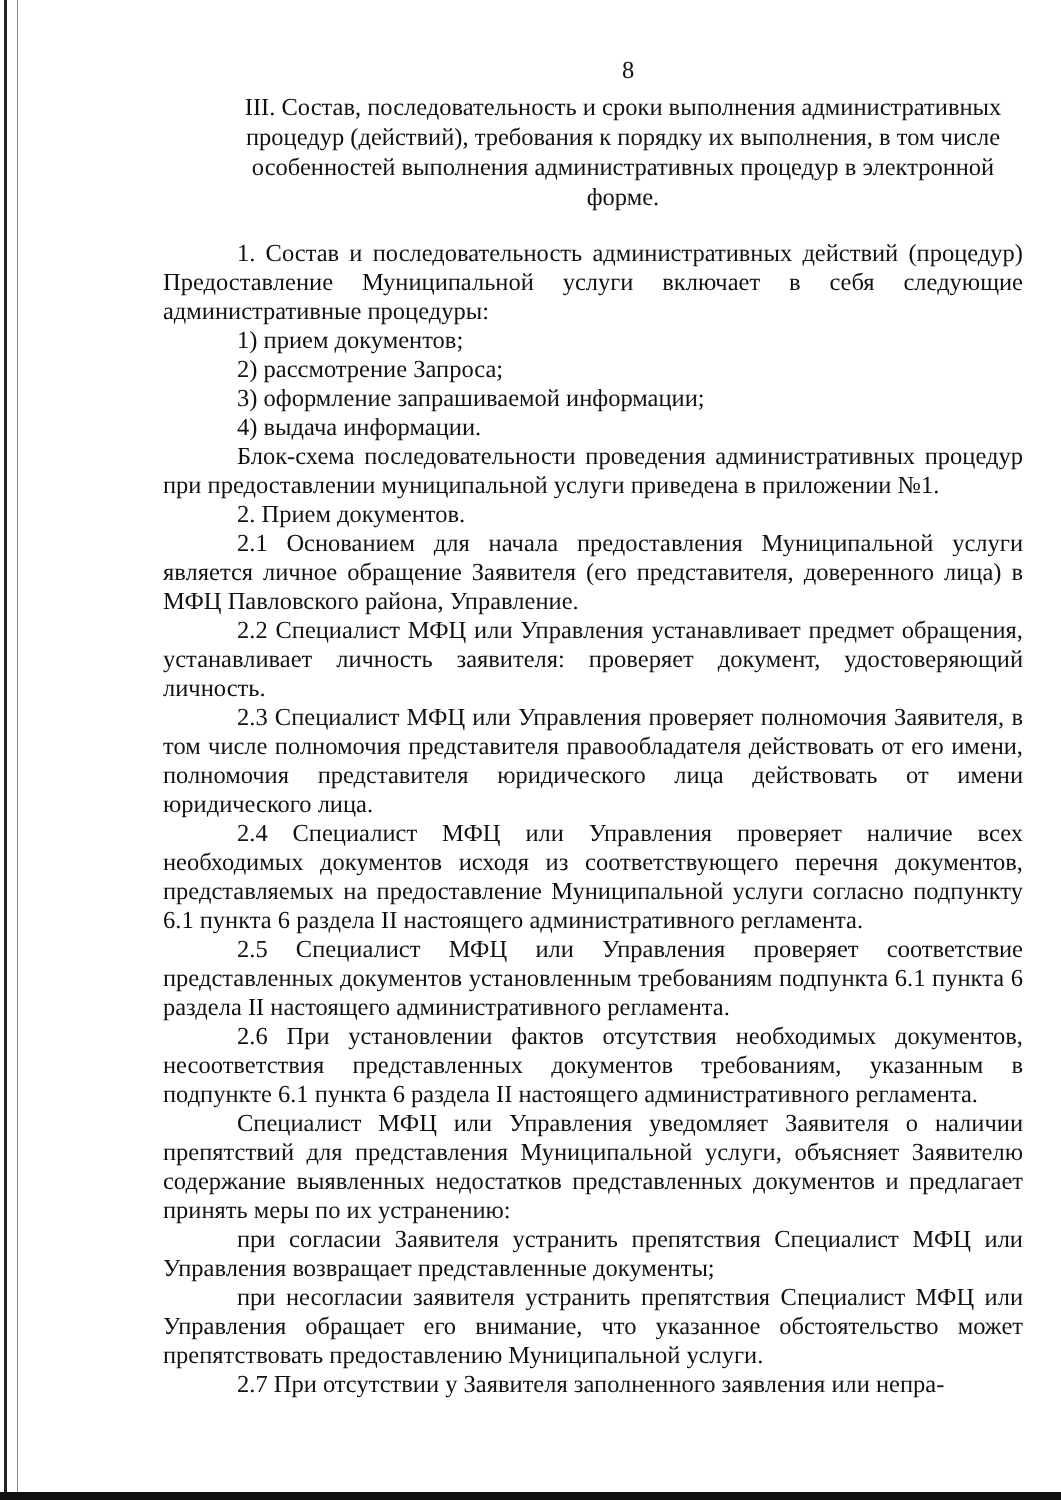8
III. Состав, последовательность и сроки выполнения административных процедур (действий), требования к порядку их выполнения, в том числе особенностей выполнения административных процедур в электронной форме.
1. Состав и последовательность административных действий (процедур) Предоставление Муниципальной услуги включает в себя следующие административные процедуры:
1) прием документов;
2) рассмотрение Запроса;
3) оформление запрашиваемой информации;
4) выдача информации.
Блок-схема последовательности проведения административных процедур при предоставлении муниципальной услуги приведена в приложении №1.
2. Прием документов.
2.1 Основанием для начала предоставления Муниципальной услуги является личное обращение Заявителя (его представителя, доверенного лица) в МФЦ Павловского района, Управление.
2.2 Специалист МФЦ или Управления устанавливает предмет обращения, устанавливает личность заявителя: проверяет документ, удостоверяющий личность.
2.3 Специалист МФЦ или Управления проверяет полномочия Заявителя, в том числе полномочия представителя правообладателя действовать от его имени, полномочия представителя юридического лица действовать от имени юридического лица.
2.4 Специалист МФЦ или Управления проверяет наличие всех необходимых документов исходя из соответствующего перечня документов, представляемых на предоставление Муниципальной услуги согласно подпункту 6.1 пункта 6 раздела II настоящего административного регламента.
2.5 Специалист МФЦ или Управления проверяет соответствие представленных документов установленным требованиям подпункта 6.1 пункта 6 раздела II настоящего административного регламента.
2.6 При установлении фактов отсутствия необходимых документов, несоответствия представленных документов требованиям, указанным в подпункте 6.1 пункта 6 раздела II настоящего административного регламента.
Специалист МФЦ или Управления уведомляет Заявителя о наличии препятствий для представления Муниципальной услуги, объясняет Заявителю содержание выявленных недостатков представленных документов и предлагает принять меры по их устранению:
при согласии Заявителя устранить препятствия Специалист МФЦ или Управления возвращает представленные документы;
при несогласии заявителя устранить препятствия Специалист МФЦ или Управления обращает его внимание, что указанное обстоятельство может препятствовать предоставлению Муниципальной услуги.
2.7 При отсутствии у Заявителя заполненного заявления или непра-